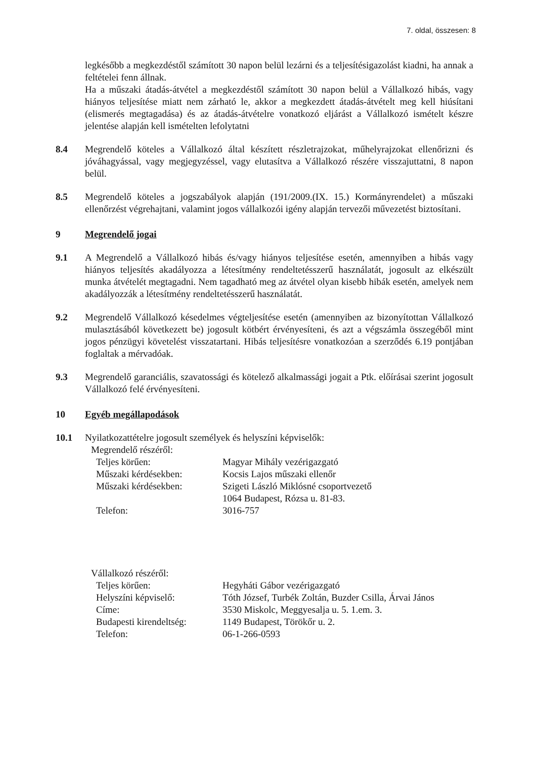7. oldal, összesen: 8
legkésőbb a megkezdéstől számított 30 napon belül lezárni és a teljesítésigazolást kiadni, ha annak a feltételei fenn állnak.
Ha a műszaki átadás-átvétel a megkezdéstől számított 30 napon belül a Vállalkozó hibás, vagy hiányos teljesítése miatt nem zárható le, akkor a megkezdett átadás-átvételt meg kell hiúsítani (elismerés megtagadása) és az átadás-átvételre vonatkozó eljárást a Vállalkozó ismételt készre jelentése alapján kell ismételten lefolytatni
8.4 Megrendelő köteles a Vállalkozó által készített részletrajzokat, műhelyrajzokat ellenőrizni és jóváhagyással, vagy megjegyzéssel, vagy elutasítva a Vállalkozó részére visszajuttatni, 8 napon belül.
8.5 Megrendelő köteles a jogszabályok alapján (191/2009.(IX. 15.) Kormányrendelet) a műszaki ellenőrzést végrehajtani, valamint jogos vállalkozói igény alapján tervezői művezetést biztosítani.
9 Megrendelő jogai
9.1 A Megrendelő a Vállalkozó hibás és/vagy hiányos teljesítése esetén, amennyiben a hibás vagy hiányos teljesítés akadályozza a létesítmény rendeltetésszerű használatát, jogosult az elkészült munka átvételét megtagadni. Nem tagadható meg az átvétel olyan kisebb hibák esetén, amelyek nem akadályozzák a létesítmény rendeltetésszerű használatát.
9.2 Megrendelő Vállalkozó késedelmes végteljesítése esetén (amennyiben az bizonyítottan Vállalkozó mulasztásából következett be) jogosult kötbért érvényesíteni, és azt a végszámla összegéből mint jogos pénzügyi követelést visszatartani. Hibás teljesítésre vonatkozóan a szerződés 6.19 pontjában foglaltak a mérvadóak.
9.3 Megrendelő garanciális, szavatossági és kötelező alkalmassági jogait a Ptk. előírásai szerint jogosult Vállalkozó felé érvényesíteni.
10 Egyéb megállapodások
10.1 Nyilatkozattételre jogosult személyek és helyszíni képviselők:
Megrendelő részéről:
| Teljes körűen: | Magyar Mihály vezérigazgató |
| Műszaki kérdésekben: | Kocsis Lajos műszaki ellenőr |
| Műszaki kérdésekben: | Szigeti László Miklósné csoportvezető 1064 Budapest, Rózsa u. 81-83. |
| Telefon: | 3016-757 |
Vállalkozó részéről:
| Teljes körűen: | Hegyháti Gábor vezérigazgató |
| Helyszíni képviselő: | Tóth József, Turbék Zoltán, Buzder Csilla, Árvai János |
| Címe: | 3530 Miskolc, Meggyesalja u. 5. 1.em. 3. |
| Budapesti kirendeltség: | 1149 Budapest, Törökőr u. 2. |
| Telefon: | 06-1-266-0593 |